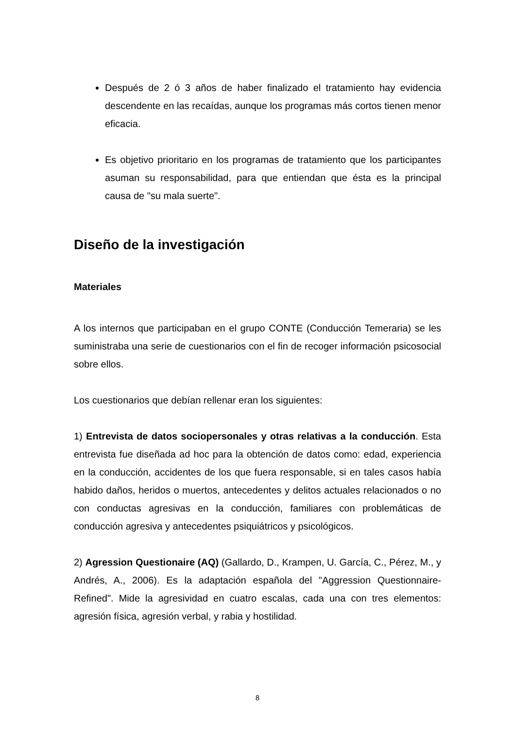Después de 2 ó 3 años de haber finalizado el tratamiento hay evidencia descendente en las recaídas, aunque los programas más cortos tienen menor eficacia.
Es objetivo prioritario en los programas de tratamiento que los participantes asuman su responsabilidad, para que entiendan que ésta es la principal causa de "su mala suerte".
Diseño de la investigación
Materiales
A los internos que participaban en el grupo CONTE (Conducción Temeraria) se les suministraba una serie de cuestionarios con el fin de recoger información psicosocial sobre ellos.
Los cuestionarios que debían rellenar eran los siguientes:
1) Entrevista de datos sociopersonales y otras relativas a la conducción. Esta entrevista fue diseñada ad hoc para la obtención de datos como: edad, experiencia en la conducción, accidentes de los que fuera responsable, si en tales casos había habido daños, heridos o muertos, antecedentes y delitos actuales relacionados o no con conductas agresivas en la conducción, familiares con problemáticas de conducción agresiva y antecedentes psiquiátricos y psicológicos.
2) Agression Questionaire (AQ) (Gallardo, D., Krampen, U. García, C., Pérez, M., y Andrés, A., 2006). Es la adaptación española del "Aggression Questionnaire-Refined". Mide la agresividad en cuatro escalas, cada una con tres elementos: agresión física, agresión verbal, y rabia y hostilidad.
8